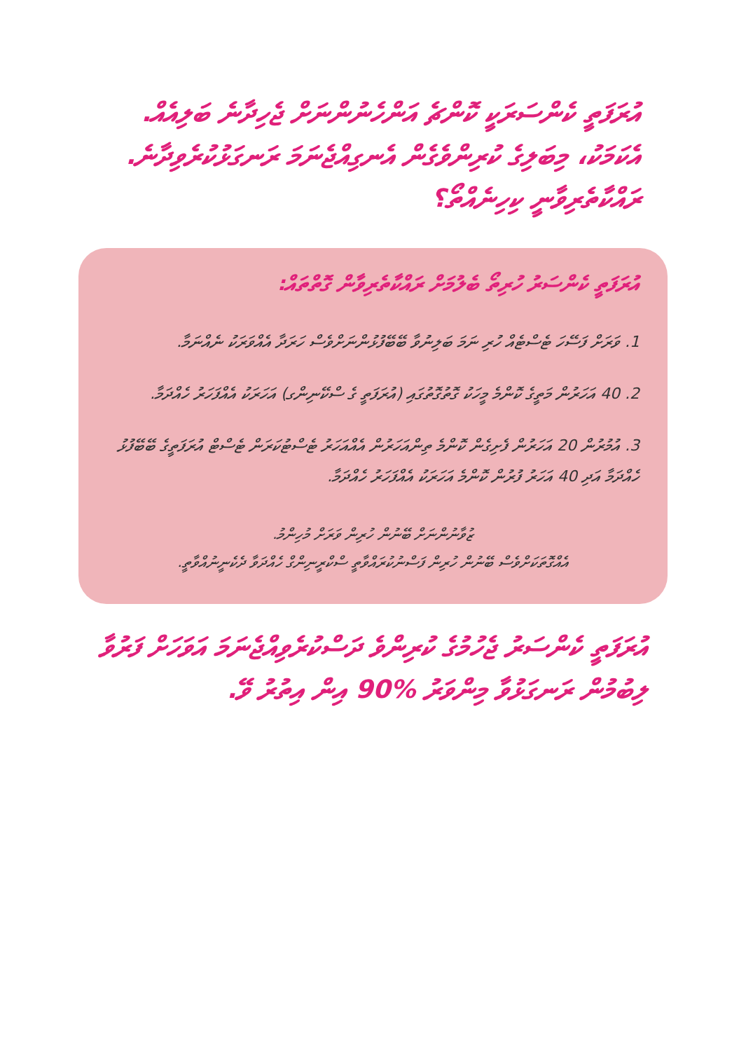އުރަފަތީ ކެންސަރަކީ ކޮންޗެ އަންހެނުންނަށް ޖެހިދާނެ ބަލިއެއް. އެކަމަކު، މިބަލިގެ ކުރިންވެގެން އެނގިއްޖެނަމަ ރަނގަޅުކުރެވިދާނެ. ރައްކާތެރިވާނީ ކިހިނެއްތޯ؟
އުރަފަތީ ކެންސަރު ހުރިތޯ ބެލުމަށް ރައްކާތެރިވާން ގޮތްތައް:
1. ވަރަށް ފަސޭހަ ޓެސްޓެއް ހުރި ނަމަ ބަލިނުވާ ބޭބޭފުޅުންނަށްވެސް ހަރަދާ އެއްވަރަކު ނެއްނަމާ.
2. 40 އަހަރުން މަތީގެ ކޮންމެ މީހަކު ގޮތުގޮތުގައި (އުރަފަތީ ގެ ސްކޭނިންގ) އަހަރަކު އެއްފަހަރު ހެއްދަމާ.
3. އުމުރުން 20 އަހަރުން ފެށިގެން ކޮންމެ ތިންއަހަރުން އެއްއަހަރު ޓެސްޓުކަރަން ޓެސްޓް އުރަފަތީގެ ބޭބޭފުޅު ހެއްދަމާ އަދި 40 އަހަރު ފުރުން ކޮންމެ އަހަރަކު އެއްފަހަރު ހެއްދަމާ.
ޒުވާނުންނަށް ބޭނުން ހުރިން ވަރަށް މުހިންމު.
އެއްގޮތަކަށްވެސް ބޭނުން ހުރިން ފަސްނުކުރައްވާތީ ސްކްރީނިންގް ހެއްދަވާ ދެކެނީނުއްވާތީ.
އުރަފަތީ ކެންސަރު ޖެހުމުގެ ކުރިންވެ ދަސްކުރެވިއްޖެނަމަ އަވަހަށް ފަރުވާ ލިބުމުން ރަނގަޅުވާ މިންވަރު %90 އިން އިތުރު ވޭ.